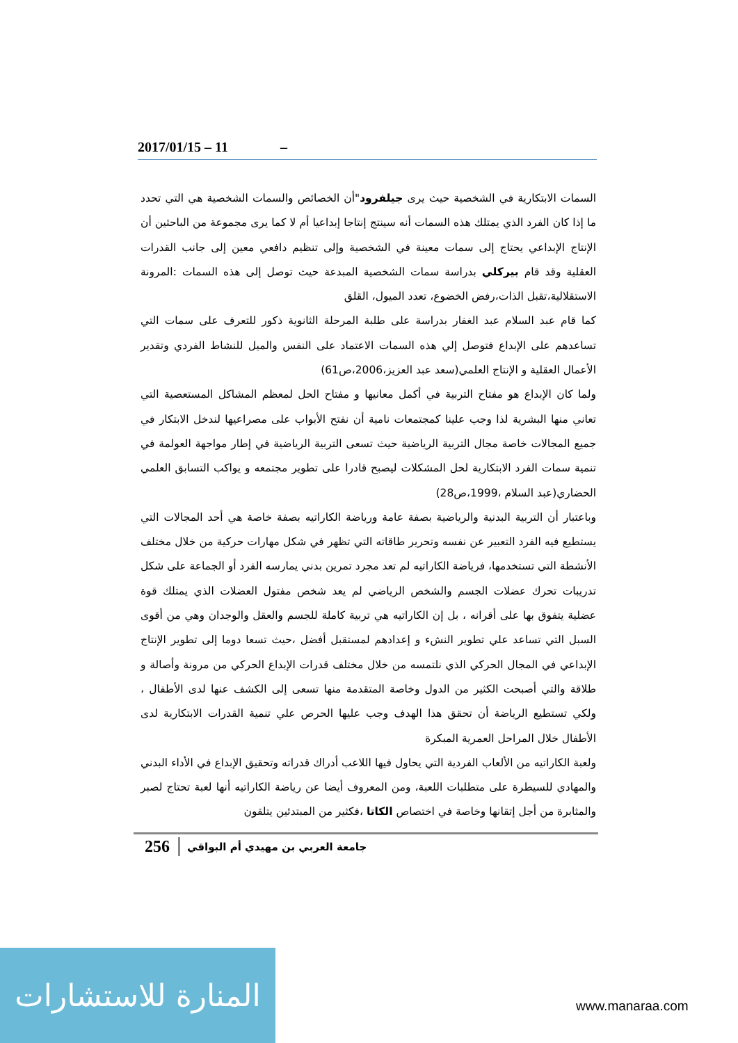2017/01/15 – 11 –
السمات الابتكارية في الشخصية حيث يرى جيلفرود"أن الخصائص والسمات الشخصية هي التي تحدد ما إذا كان الفرد الذي يمتلك هذه السمات أنه سينتج إنتاجا إبداعيا أم لا كما يرى مجموعة من الباحثين أن الإنتاج الإبداعي يحتاج إلى سمات معينة في الشخصية وإلى تنظيم دافعي معين إلى جانب القدرات العقلية وقد قام بيركلي بدراسة سمات الشخصية المبدعة حيث توصل إلى هذه السمات :المرونة الاستقلالية،تقبل الذات،رفض الخضوع، تعدد الميول، القلق
كما قام عبد السلام عبد الغفار بدراسة على طلبة المرحلة الثانوية ذكور للتعرف على سمات التي تساعدهم على الإبداع فتوصل إلي هذه السمات الاعتماد على النفس والميل للنشاط الفردي وتقدير الأعمال العقلية و الإنتاج العلمي(سعد عبد العزيز،2006،ص61)
ولما كان الإبداع هو مفتاح التربية في أكمل معانيها و مفتاح الحل لمعظم المشاكل المستعصية التي تعاني منها البشرية لذا وجب علينا كمجتمعات نامية أن نفتح الأبواب على مصراعيها لندخل الابتكار في جميع المجالات خاصة مجال التربية الرياضية حيث تسعى التربية الرياضية في إطار مواجهة العولمة في تنمية سمات الفرد الابتكارية لحل المشكلات ليصبح قادرا على تطوير مجتمعه و يواكب التسابق العلمي الحضاري(عبد السلام ،1999،ص28)
وباعتبار أن التربية البدنية والرياضية بصفة عامة ورياضة الكاراتيه بصفة خاصة هي أحد المجالات التي يستطيع فيه الفرد التعبير عن نفسه وتحرير طاقاته التي تظهر في شكل مهارات حركية من خلال مختلف الأنشطة التي تستخدمها، فرياضة الكاراتيه لم تعد مجرد تمرين بدني يمارسه الفرد أو الجماعة على شكل تدريبات تحرك عضلات الجسم والشخص الرياضي لم يعد شخص مفتول العضلات الذي يمتلك قوة عضلية يتفوق بها على أقرانه ، بل إن الكاراتيه هي تربية كاملة للجسم والعقل والوجدان وهي من أقوى السبل التي تساعد علي تطوير النشء و إعدادهم لمستقبل أفضل ،حيث تسعا دوما إلى تطوير الإنتاج الإبداعي في المجال الحركي الذي نلتمسه من خلال مختلف قدرات الإبداع الحركي من مرونة وأصالة و طلاقة والتي أصبحت الكثير من الدول وخاصة المتقدمة منها تسعى إلى الكشف عنها لدى الأطفال ، ولكي تستطيع الرياضة أن تحقق هذا الهدف وجب عليها الحرص علي تنمية القدرات الابتكارية لدى الأطفال خلال المراحل العمرية المبكرة
ولعبة الكاراتيه من الألعاب الفردية التي يحاول فيها اللاعب أدراك قدراته وتحقيق الإبداع في الأداء البدني والمهادي للسيطرة على متطلبات اللعبة، ومن المعروف أيضا عن رياضة الكاراتيه أنها لعبة تحتاج لصبر والمثابرة من أجل إتقانها وخاصة في اختصاص الكاتا ،فكثير من المبتدئين يتلقون
256 جامعة العربي بن مهيدي أم البواقي
المنارة للاستشارات
www.manaraa.com